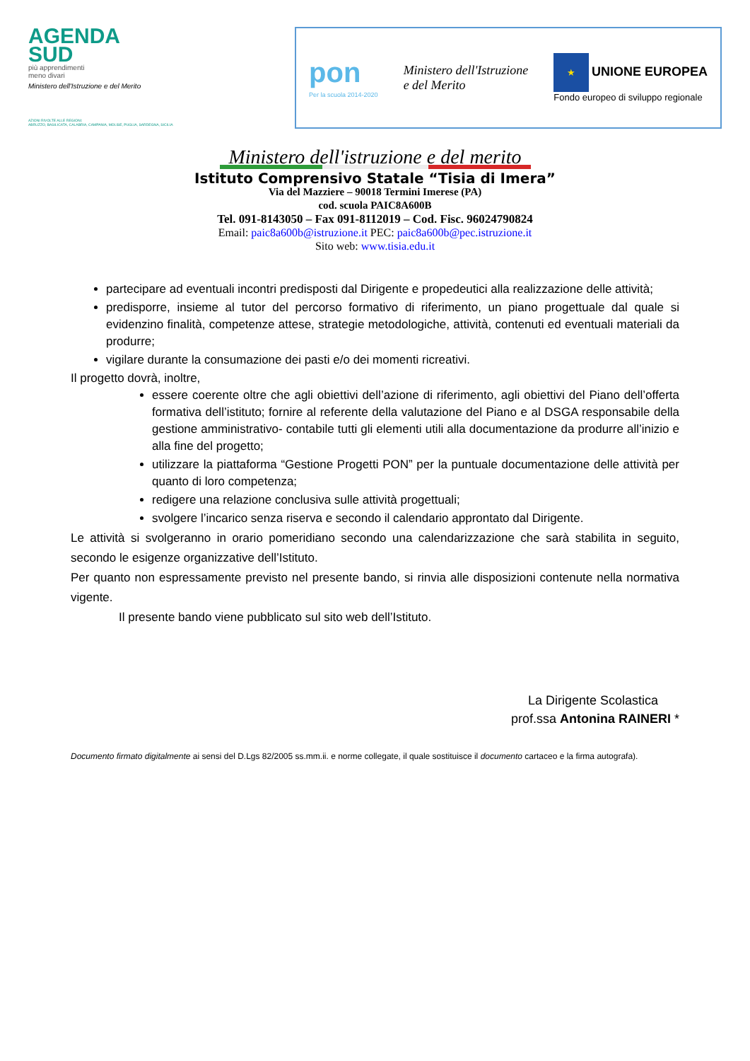AGENDA
SUD
più apprendimenti
meno divari
Ministero dell'Istruzione e del Merito
AZIONI RIVOLTE ALLE REGIONI:
ABRUZZO, BASILICATA, CALABRIA, CAMPANIA, MOLISE, PUGLIA, SARDEGNA, SICILIA
pon
Per la scuola 2014-2020
Ministero dell'Istruzione
e del Merito
★ UNIONE EUROPEA
Fondo europeo di sviluppo regionale
Ministero dell'istruzione e del merito
Istituto Comprensivo Statale “Tisia di Imera”
Via del Mazziere – 90018 Termini Imerese (PA)
cod. scuola PAIC8A600B
Tel. 091-8143050 – Fax 091-8112019 – Cod. Fisc. 96024790824
Email: paic8a600b@istruzione.it PEC: paic8a600b@pec.istruzione.it
Sito web: www.tisia.edu.it
partecipare ad eventuali incontri predisposti dal Dirigente e propedeutici alla realizzazione delle attività;
predisporre, insieme al tutor del percorso formativo di riferimento, un piano progettuale dal quale si evidenzino finalità, competenze attese, strategie metodologiche, attività, contenuti ed eventuali materiali da produrre;
vigilare durante la consumazione dei pasti e/o dei momenti ricreativi.
Il progetto dovrà, inoltre,
essere coerente oltre che agli obiettivi dell’azione di riferimento, agli obiettivi del Piano dell’offerta formativa dell’istituto; fornire al referente della valutazione del Piano e al DSGA responsabile della gestione amministrativo- contabile tutti gli elementi utili alla documentazione da produrre all’inizio e alla fine del progetto;
utilizzare la piattaforma “Gestione Progetti PON” per la puntuale documentazione delle attività per quanto di loro competenza;
redigere una relazione conclusiva sulle attività progettuali;
svolgere l’incarico senza riserva e secondo il calendario approntato dal Dirigente.
Le attività si svolgeranno in orario pomeridiano secondo una calendarizzazione che sarà stabilita in seguito, secondo le esigenze organizzative dell’Istituto.
Per quanto non espressamente previsto nel presente bando, si rinvia alle disposizioni contenute nella normativa vigente.
Il presente bando viene pubblicato sul sito web dell’Istituto.
La Dirigente Scolastica
prof.ssa Antonina RAINERI *
Documento firmato digitalmente ai sensi del D.Lgs 82/2005 ss.mm.ii. e norme collegate, il quale sostituisce il documento cartaceo e la firma autografa).